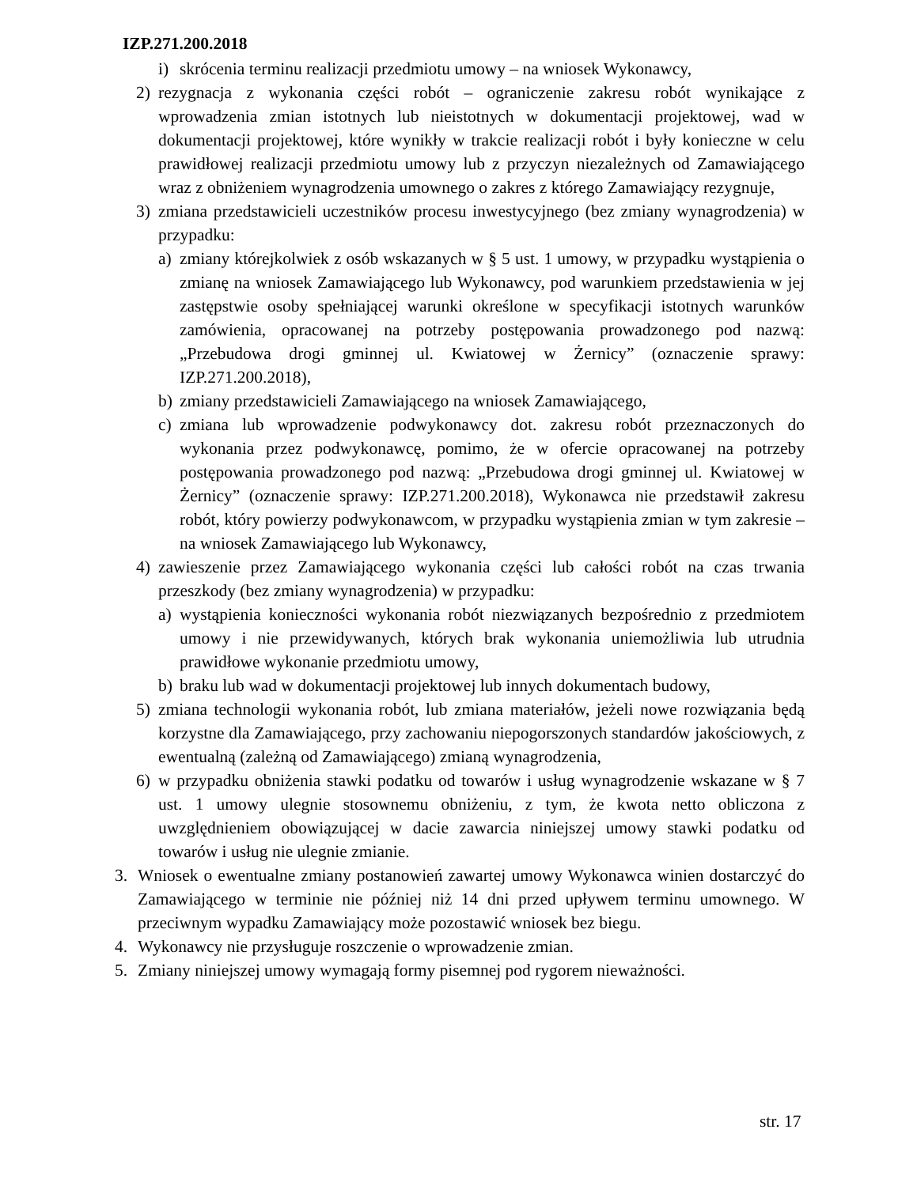IZP.271.200.2018
i) skrócenia terminu realizacji przedmiotu umowy – na wniosek Wykonawcy,
2) rezygnacja z wykonania części robót – ograniczenie zakresu robót wynikające z wprowadzenia zmian istotnych lub nieistotnych w dokumentacji projektowej, wad w dokumentacji projektowej, które wynikły w trakcie realizacji robót i były konieczne w celu prawidłowej realizacji przedmiotu umowy lub z przyczyn niezależnych od Zamawiającego wraz z obniżeniem wynagrodzenia umownego o zakres z którego Zamawiający rezygnuje,
3) zmiana przedstawicieli uczestników procesu inwestycyjnego (bez zmiany wynagrodzenia) w przypadku:
a) zmiany którejkolwiek z osób wskazanych w § 5 ust. 1 umowy, w przypadku wystąpienia o zmianę na wniosek Zamawiającego lub Wykonawcy, pod warunkiem przedstawienia w jej zastępstwie osoby spełniającej warunki określone w specyfikacji istotnych warunków zamówienia, opracowanej na potrzeby postępowania prowadzonego pod nazwą: „Przebudowa drogi gminnej ul. Kwiatowej w Żernicy” (oznaczenie sprawy: IZP.271.200.2018),
b) zmiany przedstawicieli Zamawiającego na wniosek Zamawiającego,
c) zmiana lub wprowadzenie podwykonawcy dot. zakresu robót przeznaczonych do wykonania przez podwykonawcę, pomimo, że w ofercie opracowanej na potrzeby postępowania prowadzonego pod nazwą: „Przebudowa drogi gminnej ul. Kwiatowej w Żernicy” (oznaczenie sprawy: IZP.271.200.2018), Wykonawca nie przedstawił zakresu robót, który powierzy podwykonawcom, w przypadku wystąpienia zmian w tym zakresie – na wniosek Zamawiającego lub Wykonawcy,
4) zawieszenie przez Zamawiającego wykonania części lub całości robót na czas trwania przeszkody (bez zmiany wynagrodzenia) w przypadku:
a) wystąpienia konieczności wykonania robót niezwiązanych bezpośrednio z przedmiotem umowy i nie przewidywanych, których brak wykonania uniemożliwia lub utrudnia prawidłowe wykonanie przedmiotu umowy,
b) braku lub wad w dokumentacji projektowej lub innych dokumentach budowy,
5) zmiana technologii wykonania robót, lub zmiana materiałów, jeżeli nowe rozwiązania będą korzystne dla Zamawiającego, przy zachowaniu niepogorszonych standardów jakościowych, z ewentualną (zależną od Zamawiającego) zmianą wynagrodzenia,
6) w przypadku obniżenia stawki podatku od towarów i usług wynagrodzenie wskazane w § 7 ust. 1 umowy ulegnie stosownemu obniżeniu, z tym, że kwota netto obliczona z uwzględnieniem obowiązującej w dacie zawarcia niniejszej umowy stawki podatku od towarów i usług nie ulegnie zmianie.
3. Wniosek o ewentualne zmiany postanowień zawartej umowy Wykonawca winien dostarczyć do Zamawiającego w terminie nie później niż 14 dni przed upływem terminu umownego. W przeciwnym wypadku Zamawiający może pozostawić wniosek bez biegu.
4. Wykonawcy nie przysługuje roszczenie o wprowadzenie zmian.
5. Zmiany niniejszej umowy wymagają formy pisemnej pod rygorem nieważności.
str. 17